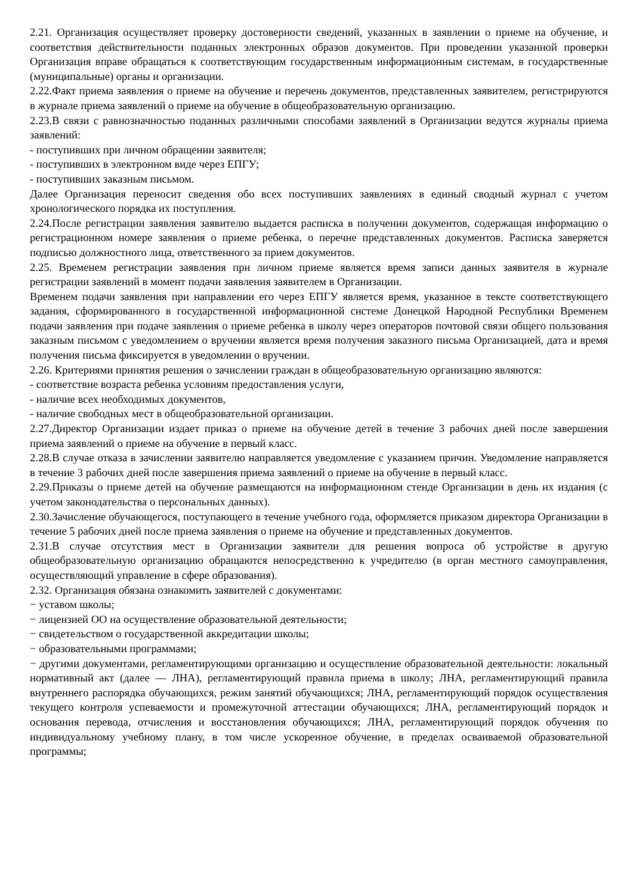2.21. Организация осуществляет проверку достоверности сведений, указанных в заявлении о приеме на обучение, и соответствия действительности поданных электронных образов документов. При проведении указанной проверки Организация вправе обращаться к соответствующим государственным информационным системам, в государственные (муниципальные) органы и организации.
2.22.Факт приема заявления о приеме на обучение и перечень документов, представленных заявителем, регистрируются в журнале приема заявлений о приеме на обучение в общеобразовательную организацию.
2.23.В связи с равнозначностью поданных различными способами заявлений в Организации ведутся журналы приема заявлений:
- поступивших при личном обращении заявителя;
- поступивших в электронном виде через ЕПГУ;
- поступивших заказным письмом.
Далее Организация переносит сведения обо всех поступивших заявлениях в единый сводный журнал с учетом хронологического порядка их поступления.
2.24.После регистрации заявления заявителю выдается расписка в получении документов, содержащая информацию о регистрационном номере заявления о приеме ребенка, о перечне представленных документов. Расписка заверяется подписью должностного лица, ответственного за прием документов.
2.25. Временем регистрации заявления при личном приеме является время записи данных заявителя в журнале регистрации заявлений в момент подачи заявления заявителем в Организации.
Временем подачи заявления при направлении его через ЕПГУ является время, указанное в тексте соответствующего задания, сформированного в государственной информационной системе Донецкой Народной Республики Временем подачи заявления при подаче заявления о приеме ребенка в школу через операторов почтовой связи общего пользования заказным письмом с уведомлением о вручении является время получения заказного письма Организацией, дата и время получения письма фиксируется в уведомлении о вручении.
2.26. Критериями принятия решения о зачислении граждан в общеобразовательную организацию являются:
- соответствие возраста ребенка условиям предоставления услуги,
- наличие всех необходимых документов,
- наличие свободных мест в общеобразовательной организации.
2.27.Директор Организации издает приказ о приеме на обучение детей в течение 3 рабочих дней после завершения приема заявлений о приеме на обучение в первый класс.
2.28.В случае отказа в зачислении заявителю направляется уведомление с указанием причин. Уведомление направляется в течение 3 рабочих дней после завершения приема заявлений о приеме на обучение в первый класс.
2.29.Приказы о приеме детей на обучение размещаются на информационном стенде Организации в день их издания (с учетом законодательства о персональных данных).
2.30.Зачисление обучающегося, поступающего в течение учебного года, оформляется приказом директора Организации в течение 5 рабочих дней после приема заявления о приеме на обучение и представленных документов.
2.31.В случае отсутствия мест в Организации заявители для решения вопроса об устройстве в другую общеобразовательную организацию обращаются непосредственно к учредителю (в орган местного самоуправления, осуществляющий управление в сфере образования).
2.32. Организация обязана ознакомить заявителей с документами:
− уставом школы;
− лицензией ОО на осуществление образовательной деятельности;
− свидетельством о государственной аккредитации школы;
− образовательными программами;
− другими документами, регламентирующими организацию и осуществление образовательной деятельности: локальный нормативный акт (далее — ЛНА), регламентирующий правила приема в школу; ЛНА, регламентирующий правила внутреннего распорядка обучающихся, режим занятий обучающихся; ЛНА, регламентирующий порядок осуществления текущего контроля успеваемости и промежуточной аттестации обучающихся; ЛНА, регламентирующий порядок и основания перевода, отчисления и восстановления обучающихся; ЛНА, регламентирующий порядок обучения по индивидуальному учебному плану, в том числе ускоренное обучение, в пределах осваиваемой образовательной программы;